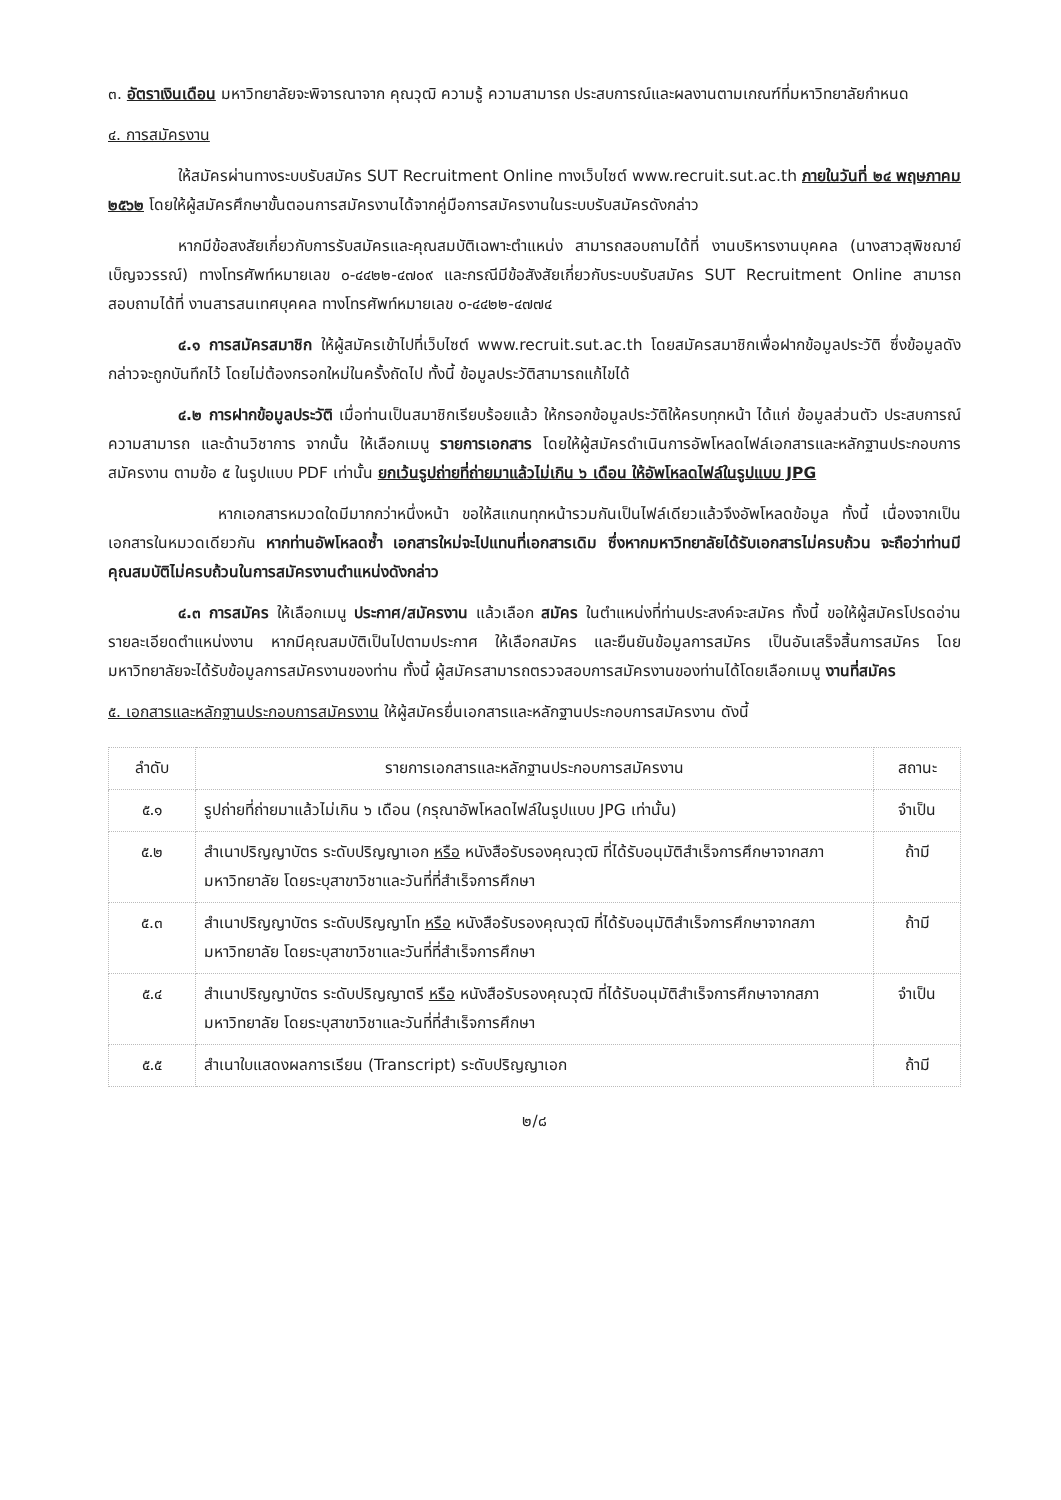๓. อัตราเงินเดือน มหาวิทยาลัยจะพิจารณาจาก คุณวุฒิ ความรู้ ความสามารถ ประสบการณ์และผลงานตามเกณฑ์ที่มหาวิทยาลัยกำหนด
๔. การสมัครงาน
ให้สมัครผ่านทางระบบรับสมัคร SUT Recruitment Online ทางเว็บไซต์ www.recruit.sut.ac.th ภายในวันที่ ๒๔ พฤษภาคม ๒๕๖๒ โดยให้ผู้สมัครศึกษาขั้นตอนการสมัครงานได้จากคู่มือการสมัครงานในระบบรับสมัครดังกล่าว
หากมีข้อสงสัยเกี่ยวกับการรับสมัครและคุณสมบัติเฉพาะตำแหน่ง สามารถสอบถามได้ที่ งานบริหารงานบุคคล (นางสาวสุพิชฌาย์ เบ็ญจวรรณ์) ทางโทรศัพท์หมายเลข ๐-๔๔๒๒-๔๗๐๙ และกรณีมีข้อสังสัยเกี่ยวกับระบบรับสมัคร SUT Recruitment Online สามารถสอบถามได้ที่ งานสารสนเทศบุคคล ทางโทรศัพท์หมายเลข ๐-๔๔๒๒-๔๗๗๔
๔.๑ การสมัครสมาชิก ให้ผู้สมัครเข้าไปที่เว็บไซต์ www.recruit.sut.ac.th โดยสมัครสมาชิกเพื่อฝากข้อมูลประวัติ ซึ่งข้อมูลดังกล่าวจะถูกบันทึกไว้ โดยไม่ต้องกรอกใหม่ในครั้งถัดไป ทั้งนี้ ข้อมูลประวัติสามารถแก้ไขได้
๔.๒ การฝากข้อมูลประวัติ เมื่อท่านเป็นสมาชิกเรียบร้อยแล้ว ให้กรอกข้อมูลประวัติให้ครบทุกหน้า ได้แก่ ข้อมูลส่วนตัว ประสบการณ์ ความสามารถ และด้านวิชาการ จากนั้น ให้เลือกเมนู รายการเอกสาร โดยให้ผู้สมัครดำเนินการอัพโหลดไฟล์เอกสารและหลักฐานประกอบการสมัครงาน ตามข้อ ๕ ในรูปแบบ PDF เท่านั้น ยกเว้นรูปถ่ายที่ถ่ายมาแล้วไม่เกิน ๖ เดือน ให้อัพโหลดไฟล์ในรูปแบบ JPG
หากเอกสารหมวดใดมีมากกว่าหนึ่งหน้า ขอให้สแกนทุกหน้ารวมกันเป็นไฟล์เดียวแล้วจึงอัพโหลดข้อมูล ทั้งนี้ เนื่องจากเป็นเอกสารในหมวดเดียวกัน หากท่านอัพโหลดซ้ำ เอกสารใหม่จะไปแทนที่เอกสารเดิม ซึ่งหากมหาวิทยาลัยได้รับเอกสารไม่ครบถ้วน จะถือว่าท่านมีคุณสมบัติไม่ครบถ้วนในการสมัครงานตำแหน่งดังกล่าว
๔.๓ การสมัคร ให้เลือกเมนู ประกาศ/สมัครงาน แล้วเลือก สมัคร ในตำแหน่งที่ท่านประสงค์จะสมัคร ทั้งนี้ ขอให้ผู้สมัครโปรดอ่านรายละเอียดตำแหน่งงาน หากมีคุณสมบัติเป็นไปตามประกาศ ให้เลือกสมัคร และยืนยันข้อมูลการสมัคร เป็นอันเสร็จสิ้นการสมัคร โดยมหาวิทยาลัยจะได้รับข้อมูลการสมัครงานของท่าน ทั้งนี้ ผู้สมัครสามารถตรวจสอบการสมัครงานของท่านได้โดยเลือกเมนู งานที่สมัคร
๕. เอกสารและหลักฐานประกอบการสมัครงาน ให้ผู้สมัครยื่นเอกสารและหลักฐานประกอบการสมัครงาน ดังนี้
| ลำดับ | รายการเอกสารและหลักฐานประกอบการสมัครงาน | สถานะ |
| --- | --- | --- |
| ๕.๑ | รูปถ่ายที่ถ่ายมาแล้วไม่เกิน ๖ เดือน (กรุณาอัพโหลดไฟล์ในรูปแบบ JPG เท่านั้น) | จำเป็น |
| ๕.๒ | สำเนาปริญญาบัตร ระดับปริญญาเอก หรือ หนังสือรับรองคุณวุฒิ ที่ได้รับอนุมัติสำเร็จการศึกษาจากสภามหาวิทยาลัย โดยระบุสาขาวิชาและวันที่ที่สำเร็จการศึกษา | ถ้ามี |
| ๕.๓ | สำเนาปริญญาบัตร ระดับปริญญาโท หรือ หนังสือรับรองคุณวุฒิ ที่ได้รับอนุมัติสำเร็จการศึกษาจากสภามหาวิทยาลัย โดยระบุสาขาวิชาและวันที่ที่สำเร็จการศึกษา | ถ้ามี |
| ๕.๔ | สำเนาปริญญาบัตร ระดับปริญญาตรี หรือ หนังสือรับรองคุณวุฒิ ที่ได้รับอนุมัติสำเร็จการศึกษาจากสภามหาวิทยาลัย โดยระบุสาขาวิชาและวันที่ที่สำเร็จการศึกษา | จำเป็น |
| ๕.๕ | สำเนาใบแสดงผลการเรียน (Transcript) ระดับปริญญาเอก | ถ้ามี |
๒/๘